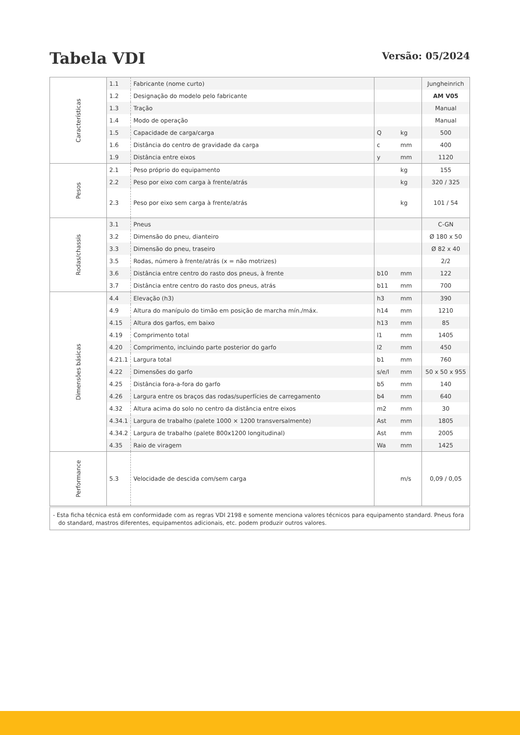Tabela VDI
Versão: 05/2024
| Características | 1.1 | Fabricante (nome curto) | | | Jungheinrich |
| | 1.2 | Designação do modelo pelo fabricante | | | AM V05 |
| | 1.3 | Tração | | | Manual |
| | 1.4 | Modo de operação | | | Manual |
| | 1.5 | Capacidade de carga/carga | Q | kg | 500 |
| | 1.6 | Distância do centro de gravidade da carga | c | mm | 400 |
| | 1.9 | Distância entre eixos | y | mm | 1120 |
| Pesos | 2.1 | Peso próprio do equipamento | | kg | 155 |
| | 2.2 | Peso por eixo com carga à frente/atrás | | kg | 320 / 325 |
| | 2.3 | Peso por eixo sem carga à frente/atrás | | kg | 101 / 54 |
| Rodas/chassis | 3.1 | Pneus | | | C-GN |
| | 3.2 | Dimensão do pneu, dianteiro | | | Ø 180 x 50 |
| | 3.3 | Dimensão do pneu, traseiro | | | Ø 82 x 40 |
| | 3.5 | Rodas, número à frente/atrás (x = não motrizes) | | | 2/2 |
| | 3.6 | Distância entre centro do rasto dos pneus, à frente | b10 | mm | 122 |
| | 3.7 | Distância entre centro do rasto dos pneus, atrás | b11 | mm | 700 |
| Dimensões básicas | 4.4 | Elevação (h3) | h3 | mm | 390 |
| | 4.9 | Altura do manípulo do timão em posição de marcha mín./máx. | h14 | mm | 1210 |
| | 4.15 | Altura dos garfos, em baixo | h13 | mm | 85 |
| | 4.19 | Comprimento total | l1 | mm | 1405 |
| | 4.20 | Comprimento, incluindo parte posterior do garfo | l2 | mm | 450 |
| | 4.21.1 | Largura total | b1 | mm | 760 |
| | 4.22 | Dimensões do garfo | s/e/l | mm | 50 x 50 x 955 |
| | 4.25 | Distância fora-a-fora do garfo | b5 | mm | 140 |
| | 4.26 | Largura entre os braços das rodas/superfícies de carregamento | b4 | mm | 640 |
| | 4.32 | Altura acima do solo no centro da distância entre eixos | m2 | mm | 30 |
| | 4.34.1 | Largura de trabalho (palete 1000 × 1200 transversalmente) | Ast | mm | 1805 |
| | 4.34.2 | Largura de trabalho (palete 800x1200 longitudinal) | Ast | mm | 2005 |
| | 4.35 | Raio de viragem | Wa | mm | 1425 |
| Performance | 5.3 | Velocidade de descida com/sem carga | | m/s | 0,09 / 0,05 |
- Esta ficha técnica está em conformidade com as regras VDI 2198 e somente menciona valores técnicos para equipamento standard. Pneus fora
do standard, mastros diferentes, equipamentos adicionais, etc. podem produzir outros valores.